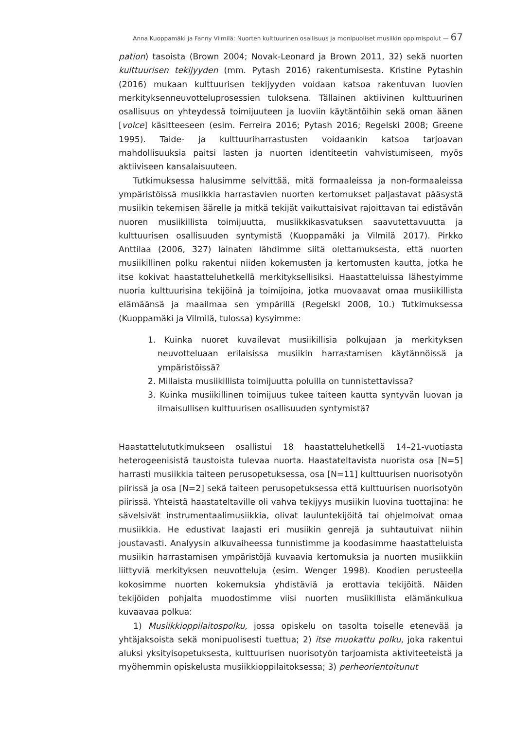Anna Kuoppamäki ja Fanny Vilmilä: Nuorten kulttuurinen osallisuus ja monipuoliset musiikin oppimispolut — 67
pation) tasoista (Brown 2004; Novak-Leonard ja Brown 2011, 32) sekä nuorten kulttuurisen tekijyyden (mm. Pytash 2016) rakentumisesta. Kristine Pytashin (2016) mukaan kulttuurisen tekijyyden voidaan katsoa rakentuvan luovien merkityksenneuvotteluprosessien tuloksena. Tällainen aktiivinen kulttuurinen osallisuus on yhteydessä toimijuuteen ja luoviin käytäntöihin sekä oman äänen [voice] käsitteeseen (esim. Ferreira 2016; Pytash 2016; Regelski 2008; Greene 1995). Taide- ja kulttuuriharrastusten voidaankin katsoa tarjoavan mahdollisuuksia paitsi lasten ja nuorten identiteetin vahvistumiseen, myös aktiiviseen kansalaisuuteen.
Tutkimuksessa halusimme selvittää, mitä formaaleissa ja non-formaaleissa ympäristöissä musiikkia harrastavien nuorten kertomukset paljastavat pääsystä musiikin tekemisen äärelle ja mitkä tekijät vaikuttaisivat rajoittavan tai edistävän nuoren musiikillista toimijuutta, musiikkikasvatuksen saavutettavuutta ja kulttuurisen osallisuuden syntymistä (Kuoppamäki ja Vilmilä 2017). Pirkko Anttilaa (2006, 327) lainaten lähdimme siitä olettamuksesta, että nuorten musiikillinen polku rakentui niiden kokemusten ja kertomusten kautta, jotka he itse kokivat haastatteluhetkellä merkityksellisiksi. Haastatteluissa lähestyimme nuoria kulttuurisina tekijöinä ja toimijoina, jotka muovaavat omaa musiikillista elämäänsä ja maailmaa sen ympärillä (Regelski 2008, 10.) Tutkimuksessa (Kuoppamäki ja Vilmilä, tulossa) kysyimme:
1. Kuinka nuoret kuvailevat musiikillisia polkujaan ja merkityksen neuvotteluaan erilaisissa musiikin harrastamisen käytännöissä ja ympäristöissä?
2. Millaista musiikillista toimijuutta poluilla on tunnistettavissa?
3. Kuinka musiikillinen toimijuus tukee taiteen kautta syntyvän luovan ja ilmaisullisen kulttuurisen osallisuuden syntymistä?
Haastattelututkimukseen osallistui 18 haastatteluhetkellä 14–21-vuotiasta heterogeenisistä taustoista tulevaa nuorta. Haastateltavista nuorista osa [N=5] harrasti musiikkia taiteen perusopetuksessa, osa [N=11] kulttuurisen nuorisotyön piirissä ja osa [N=2] sekä taiteen perusopetuksessa että kulttuurisen nuorisotyön piirissä. Yhteistä haastateltaville oli vahva tekijyys musiikin luovina tuottajina: he sävelsivät instrumentaalimusiikkia, olivat lauluntekijöitä tai ohjelmoivat omaa musiikkia. He edustivat laajasti eri musiikin genrejä ja suhtautuivat niihin joustavasti. Analyysin alkuvaiheessa tunnistimme ja koodasimme haastatteluista musiikin harrastamisen ympäristöjä kuvaavia kertomuksia ja nuorten musiikkiin liittyviä merkityksen neuvotteluja (esim. Wenger 1998). Koodien perusteella kokosimme nuorten kokemuksia yhdistäviä ja erottavia tekijöitä. Näiden tekijöiden pohjalta muodostimme viisi nuorten musiikillista elämänkulkua kuvaavaa polkua:
1) Musiikkioppilaitospolku, jossa opiskelu on tasolta toiselle etenevää ja yhtäjaksoista sekä monipuolisesti tuettua; 2) itse muokattu polku, joka rakentui aluksi yksityisopetuksesta, kulttuurisen nuorisotyön tarjoamista aktiviteeteistä ja myöhemmin opiskelusta musiikkioppilaitoksessa; 3) perheorientoitunut